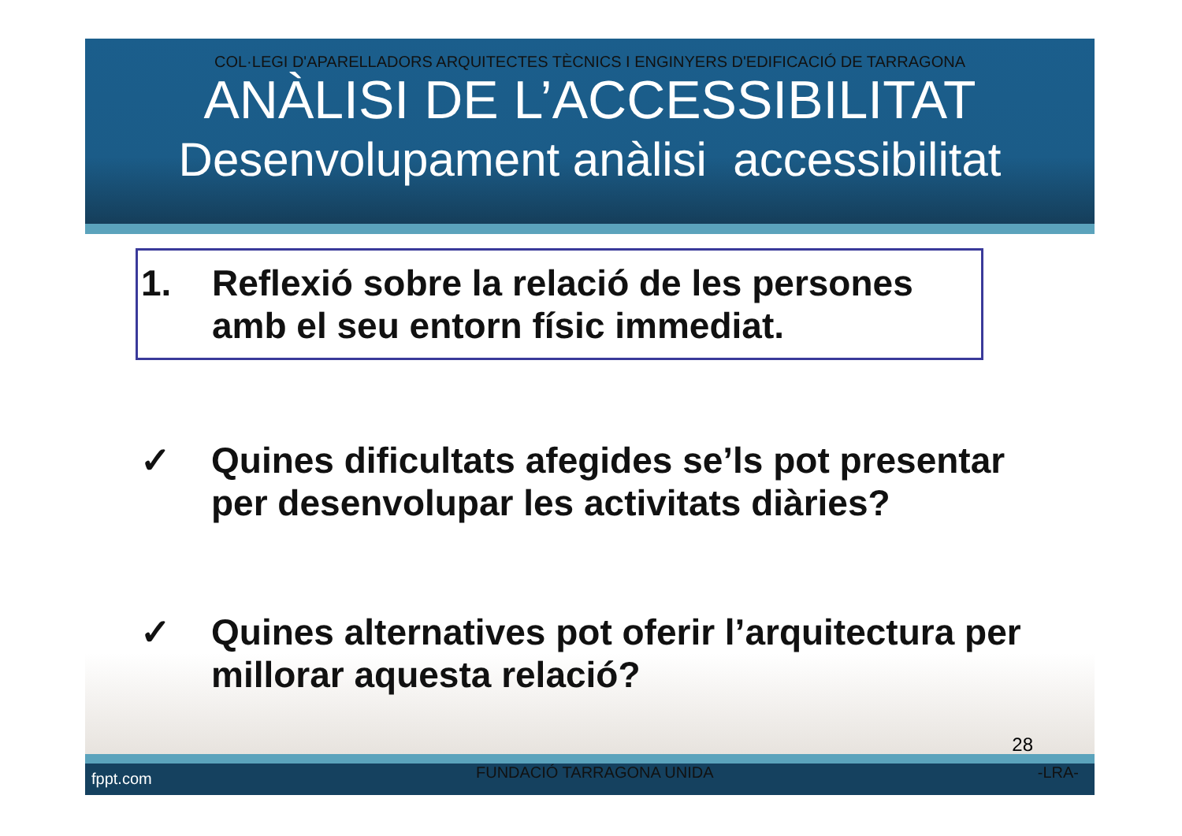COL·LEGI D'APARELLADORS ARQUITECTES TÈCNICS I ENGINYERS D'EDIFICACIÓ DE TARRAGONA
ANÀLISI DE L’ACCESSIBILITAT
Desenvolupament anàlisi accessibilitat
1. Reflexió sobre la relació de les persones amb el seu entorn físic immediat.
✓ Quines dificultats afegides se’ls pot presentar per desenvolupar les activitats diàries?
✓ Quines alternatives pot oferir l’arquitectura per millorar aquesta relació?
28
fppt.com FUNDACIÓ TARRAGONA UNIDA -LRA-